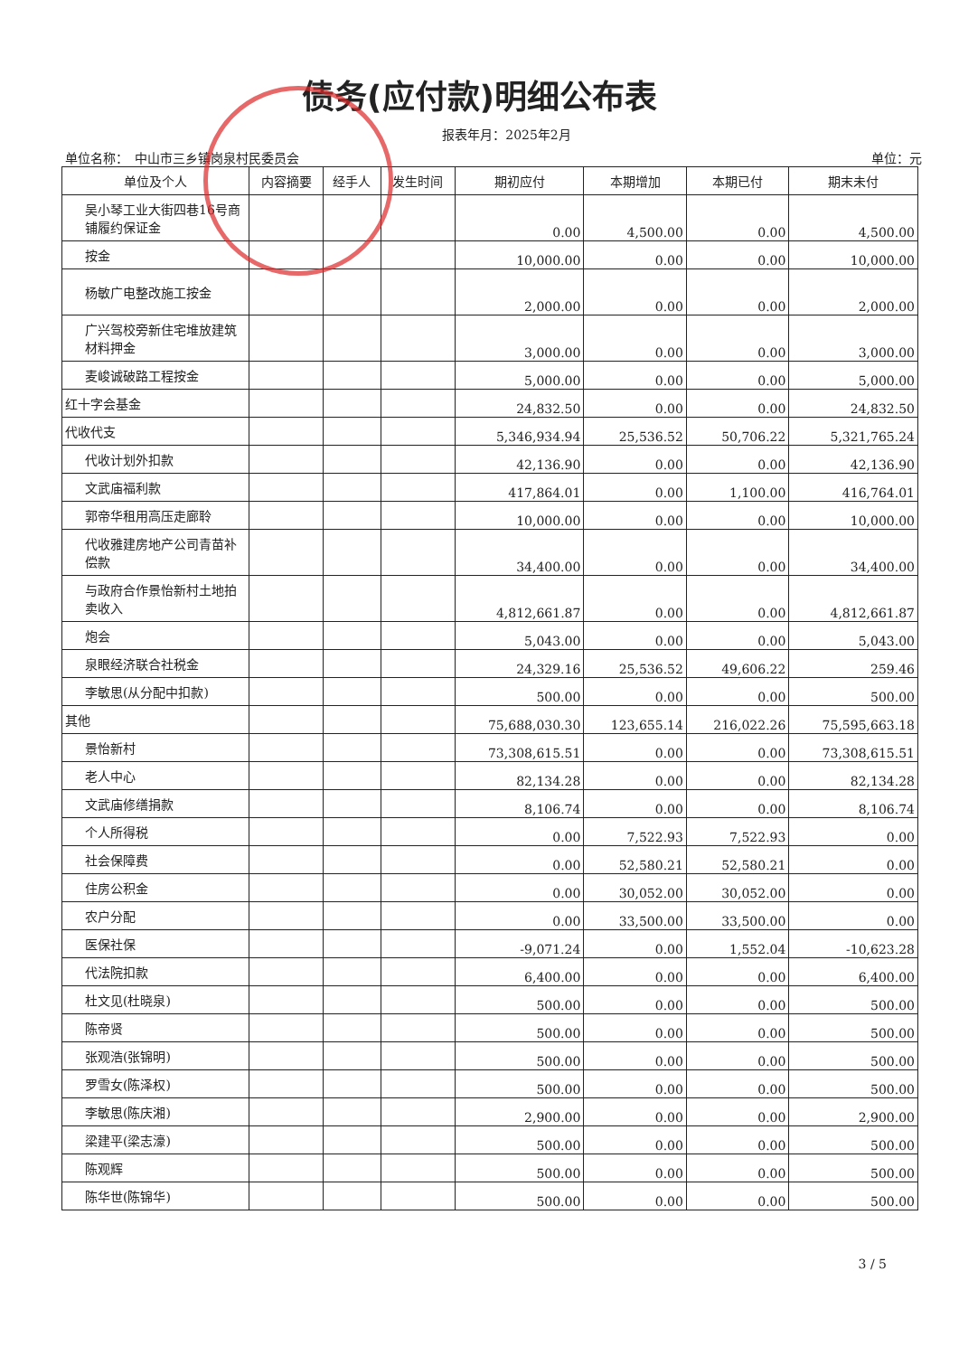债务(应付款)明细公布表
报表年月：2025年2月
单位名称：　中山市三乡镇岗泉村民委员会 单位：元
| 单位及个人 | 内容摘要 | 经手人 | 发生时间 | 期初应付 | 本期增加 | 本期已付 | 期末未付 |
| --- | --- | --- | --- | --- | --- | --- | --- |
| 吴小琴工业大街四巷16号商铺履约保证金 | | | | 0.00 | 4,500.00 | 0.00 | 4,500.00 |
| 按金 | | | | 10,000.00 | 0.00 | 0.00 | 10,000.00 |
| 杨敏广电整改施工按金 | | | | 2,000.00 | 0.00 | 0.00 | 2,000.00 |
| 广兴驾校旁新住宅堆放建筑材料押金 | | | | 3,000.00 | 0.00 | 0.00 | 3,000.00 |
| 麦峻诚破路工程按金 | | | | 5,000.00 | 0.00 | 0.00 | 5,000.00 |
| 红十字会基金 | | | | 24,832.50 | 0.00 | 0.00 | 24,832.50 |
| 代收代支 | | | | 5,346,934.94 | 25,536.52 | 50,706.22 | 5,321,765.24 |
| 代收计划外扣款 | | | | 42,136.90 | 0.00 | 0.00 | 42,136.90 |
| 文武庙福利款 | | | | 417,864.01 | 0.00 | 1,100.00 | 416,764.01 |
| 郭帝华租用高压走廊聆 | | | | 10,000.00 | 0.00 | 0.00 | 10,000.00 |
| 代收雅建房地产公司青苗补偿款 | | | | 34,400.00 | 0.00 | 0.00 | 34,400.00 |
| 与政府合作景怡新村土地拍卖收入 | | | | 4,812,661.87 | 0.00 | 0.00 | 4,812,661.87 |
| 炮会 | | | | 5,043.00 | 0.00 | 0.00 | 5,043.00 |
| 泉眼经济联合社税金 | | | | 24,329.16 | 25,536.52 | 49,606.22 | 259.46 |
| 李敏思(从分配中扣款) | | | | 500.00 | 0.00 | 0.00 | 500.00 |
| 其他 | | | | 75,688,030.30 | 123,655.14 | 216,022.26 | 75,595,663.18 |
| 景怡新村 | | | | 73,308,615.51 | 0.00 | 0.00 | 73,308,615.51 |
| 老人中心 | | | | 82,134.28 | 0.00 | 0.00 | 82,134.28 |
| 文武庙修缮捐款 | | | | 8,106.74 | 0.00 | 0.00 | 8,106.74 |
| 个人所得税 | | | | 0.00 | 7,522.93 | 7,522.93 | 0.00 |
| 社会保障费 | | | | 0.00 | 52,580.21 | 52,580.21 | 0.00 |
| 住房公积金 | | | | 0.00 | 30,052.00 | 30,052.00 | 0.00 |
| 农户分配 | | | | 0.00 | 33,500.00 | 33,500.00 | 0.00 |
| 医保社保 | | | | -9,071.24 | 0.00 | 1,552.04 | -10,623.28 |
| 代法院扣款 | | | | 6,400.00 | 0.00 | 0.00 | 6,400.00 |
| 杜文见(杜晓泉) | | | | 500.00 | 0.00 | 0.00 | 500.00 |
| 陈帝贤 | | | | 500.00 | 0.00 | 0.00 | 500.00 |
| 张观浩(张锦明) | | | | 500.00 | 0.00 | 0.00 | 500.00 |
| 罗雪女(陈泽权) | | | | 500.00 | 0.00 | 0.00 | 500.00 |
| 李敏思(陈庆湘) | | | | 2,900.00 | 0.00 | 0.00 | 2,900.00 |
| 梁建平(梁志濠) | | | | 500.00 | 0.00 | 0.00 | 500.00 |
| 陈观辉 | | | | 500.00 | 0.00 | 0.00 | 500.00 |
| 陈华世(陈锦华) | | | | 500.00 | 0.00 | 0.00 | 500.00 |
3 / 5